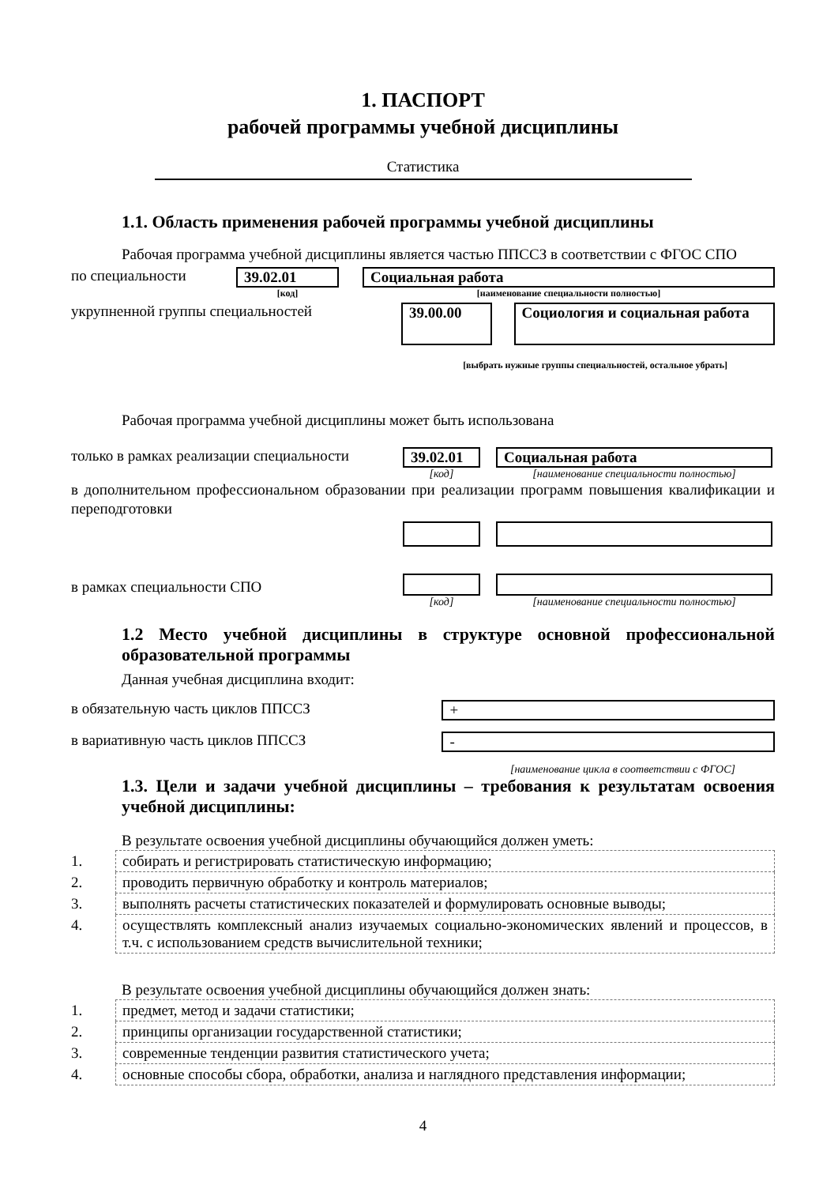1. ПАСПОРТ
рабочей программы учебной дисциплины
Статистика
1.1. Область применения рабочей программы учебной дисциплины
Рабочая программа учебной дисциплины является частью ППССЗ в соответствии с ФГОС СПО
по специальности 39.02.01
[код]
Социальная работа
[наименование специальности полностью]
укрупненной группы специальностей
39.00.00 Социология и социальная работа
[выбрать нужные группы специальностей, остальное убрать]
Рабочая программа учебной дисциплины может быть использована
только в рамках реализации специальности
39.02.01
[код]
Социальная работа
[наименование специальности полностью]
в дополнительном профессиональном образовании при реализации программ повышения квалификации и переподготовки
в рамках специальности СПО
[код] [наименование специальности полностью]
1.2 Место учебной дисциплины в структуре основной профессиональной образовательной программы
Данная учебная дисциплина входит:
в обязательную часть циклов ППССЗ +
в вариативную часть циклов ППССЗ -
[наименование цикла в соответствии с ФГОС]
1.3. Цели и задачи учебной дисциплины – требования к результатам освоения учебной дисциплины:
В результате освоения учебной дисциплины обучающийся должен уметь:
| 1. | собирать и регистрировать статистическую информацию; |
| 2. | проводить первичную обработку и контроль материалов; |
| 3. | выполнять расчеты статистических показателей и формулировать основные выводы; |
| 4. | осуществлять комплексный анализ изучаемых социально-экономических явлений и процессов, в т.ч. с использованием средств вычислительной техники; |
В результате освоения учебной дисциплины обучающийся должен знать:
| 1. | предмет, метод и задачи статистики; |
| 2. | принципы организации государственной статистики; |
| 3. | современные тенденции развития статистического учета; |
| 4. | основные способы сбора, обработки, анализа и наглядного представления информации; |
4